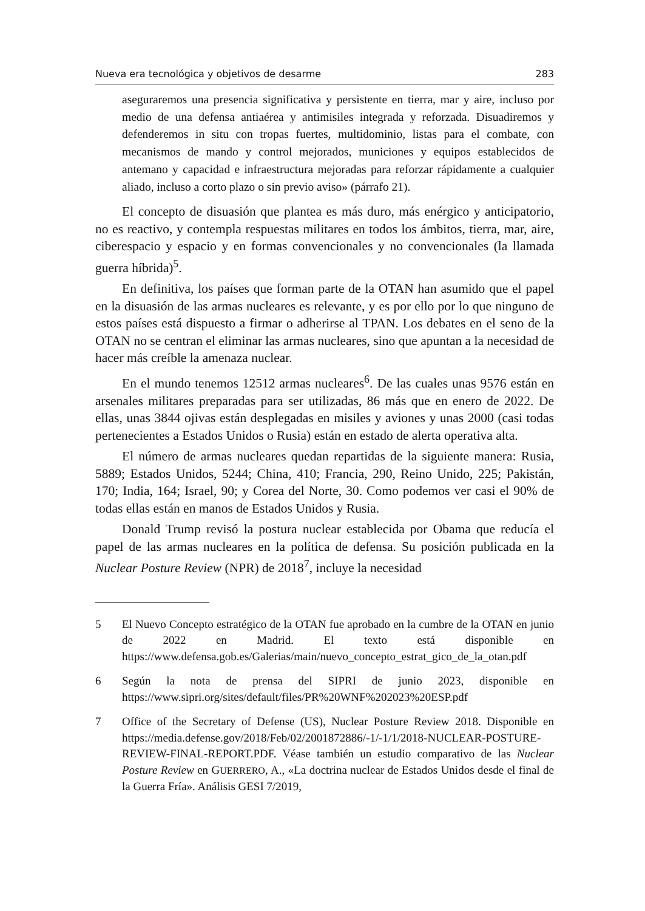Nueva era tecnológica y objetivos de desarme 283
aseguraremos una presencia significativa y persistente en tierra, mar y aire, incluso por medio de una defensa antiaérea y antimisiles integrada y reforzada. Disuadiremos y defenderemos in situ con tropas fuertes, multidominio, listas para el combate, con mecanismos de mando y control mejorados, municiones y equipos establecidos de antemano y capacidad e infraestructura mejoradas para reforzar rápidamente a cualquier aliado, incluso a corto plazo o sin previo aviso» (párrafo 21).
El concepto de disuasión que plantea es más duro, más enérgico y anticipatorio, no es reactivo, y contempla respuestas militares en todos los ámbitos, tierra, mar, aire, ciberespacio y espacio y en formas convencionales y no convencionales (la llamada guerra híbrida)<sup>5</sup>.
En definitiva, los países que forman parte de la OTAN han asumido que el papel en la disuasión de las armas nucleares es relevante, y es por ello por lo que ninguno de estos países está dispuesto a firmar o adherirse al TPAN. Los debates en el seno de la OTAN no se centran el eliminar las armas nucleares, sino que apuntan a la necesidad de hacer más creíble la amenaza nuclear.
En el mundo tenemos 12512 armas nucleares<sup>6</sup>. De las cuales unas 9576 están en arsenales militares preparadas para ser utilizadas, 86 más que en enero de 2022. De ellas, unas 3844 ojivas están desplegadas en misiles y aviones y unas 2000 (casi todas pertenecientes a Estados Unidos o Rusia) están en estado de alerta operativa alta.
El número de armas nucleares quedan repartidas de la siguiente manera: Rusia, 5889; Estados Unidos, 5244; China, 410; Francia, 290, Reino Unido, 225; Pakistán, 170; India, 164; Israel, 90; y Corea del Norte, 30. Como podemos ver casi el 90% de todas ellas están en manos de Estados Unidos y Rusia.
Donald Trump revisó la postura nuclear establecida por Obama que reducía el papel de las armas nucleares en la política de defensa. Su posición publicada en la Nuclear Posture Review (NPR) de 2018<sup>7</sup>, incluye la necesidad
5 El Nuevo Concepto estratégico de la OTAN fue aprobado en la cumbre de la OTAN en junio de 2022 en Madrid. El texto está disponible en https://www.defensa.gob.es/Galerias/main/nuevo_concepto_estrat_gico_de_la_otan.pdf
6 Según la nota de prensa del SIPRI de junio 2023, disponible en https://www.sipri.org/sites/default/files/PR%20WNF%202023%20ESP.pdf
7 Office of the Secretary of Defense (US), Nuclear Posture Review 2018. Disponible en https://media.defense.gov/2018/Feb/02/2001872886/-1/-1/1/2018-NUCLEAR-POSTURE-REVIEW-FINAL-REPORT.PDF. Véase también un estudio comparativo de las Nuclear Posture Review en GUERRERO, A., «La doctrina nuclear de Estados Unidos desde el final de la Guerra Fría». Análisis GESI 7/2019,